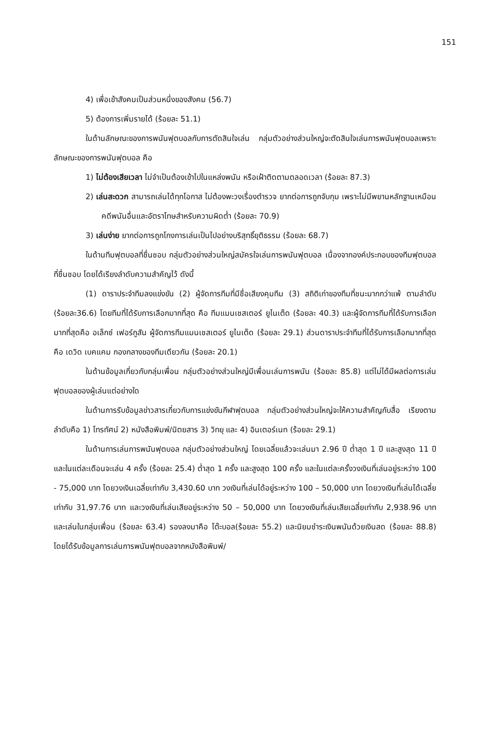151
4) เพื่อเข้าสังคมเป็นส่วนหนึ่งของสังคม (56.7)
5) ต้องการเพิ่มรายได้ (ร้อยละ 51.1)
ในด้านลักษณะของการพนันฟุตบอลกับการตัดสินใจเล่น กลุ่มตัวอย่างส่วนใหญ่จะตัดสินใจเล่นการพนันฟุตบอลเพราะ ลักษณะของการพนันฟุตบอล คือ
1) ไม่ต้องเสียเวลา ไม่จำเป็นต้องเข้าไปในแหล่งพนัน หรือเฝ้าติดตามตลอดเวลา (ร้อยละ 87.3)
2) เล่นสะดวก สามารถเล่นได้ทุกโอกาส ไม่ต้องพะวงเรื่องตำรวจ ยากต่อการถูกจับกุม เพราะไม่มีพยานหลักฐานเหมือนคดีพนันอื่นและอัตราโทษสำหรับความผิดต่ำ (ร้อยละ 70.9)
3) เล่นง่าย ยากต่อการถูกโกงการเล่นเป็นไปอย่างบริสุทธิ์ยุติธรรม (ร้อยละ 68.7)
ในด้านทีมฟุตบอลที่ชื่นชอบ กลุ่มตัวอย่างส่วนใหญ่สมัครใจเล่นการพนันฟุตบอล เนื่องจากองค์ประกอบของทีมฟุตบอลที่ชื่นชอบ โดยได้เรียงลำดับความสำคัญไว้ ดังนี้
(1) ดาราประจำทีมลงแข่งขัน (2) ผู้จัดการทีมที่มีชื่อเสียงคุมทีม (3) สถิติเก่าของทีมที่ชนะมากกว่าแพ้ ตามลำดับ (ร้อยละ36.6) โดยทีมที่ได้รับการเลือกมากที่สุด คือ ทีมแมนเชสเตอร์ ยูไนเต็ด (ร้อยละ 40.3) และผู้จัดการทีมที่ได้รับการเลือกมากที่สุดคือ อเล็กซ์ เฟอร์กูสัน ผู้จัดการทีมแมนเชสเตอร์ ยูไนเต็ด (ร้อยละ 29.1) ส่วนดาราประจำทีมที่ได้รับการเลือกมากที่สุด คือ เดวิด เบคแคม กองกลางของทีมเดียวกัน (ร้อยละ 20.1)
ในด้านข้อมูลเกี่ยวกับกลุ่มเพื่อน กลุ่มตัวอย่างส่วนใหญ่มีเพื่อนเล่นการพนัน (ร้อยละ 85.8) แต่ไม่ได้มีผลต่อการเล่นฟุตบอลของผู้เล่นแต่อย่างใด
ในด้านการรับข้อมูลข่าวสารเกี่ยวกับการแข่งขันกีฬาฟุตบอล กลุ่มตัวอย่างส่วนใหญ่จะให้ความสำคัญกับสื่อ เรียงตามลำดับคือ 1) โทรทัศน์ 2) หนังสือพิมพ์/นิตยสาร 3) วิทยุ และ 4) อินเตอร์เนท (ร้อยละ 29.1)
ในด้านการเล่นการพนันฟุตบอล กลุ่มตัวอย่างส่วนใหญ่ โดยเฉลี่ยแล้วจะเล่นมา 2.96 ปี ต่ำสุด 1 ปี และสูงสุด 11 ปี และในแต่ละเดือนจะเล่น 4 ครั้ง (ร้อยละ 25.4) ต่ำสุด 1 ครั้ง และสูงสุด 100 ครั้ง และในแต่ละครั้งวงเงินที่เล่นอยู่ระหว่าง 100 - 75,000 บาท โดยวงเงินเฉลี่ยเท่ากับ 3,430.60 บาท วงเงินที่เล่นได้อยู่ระหว่าง 100 – 50,000 บาท โดยวงเงินที่เล่นได้เฉลี่ยเท่ากับ 31,97.76 บาท และวงเงินที่เล่นเสียอยู่ระหว่าง 50 – 50,000 บาท โดยวงเงินที่เล่นเสียเฉลี่ยเท่ากับ 2,938.96 บาท และเล่นในกลุ่มเพื่อน (ร้อยละ 63.4) รองลงมาคือ โต๊ะบอล(ร้อยละ 55.2) และนิยมชำระเงินพนันด้วยเงินสด (ร้อยละ 88.8) โดยได้รับข้อมูลการเล่นการพนันฟุตบอลจากหนังสือพิมพ์/